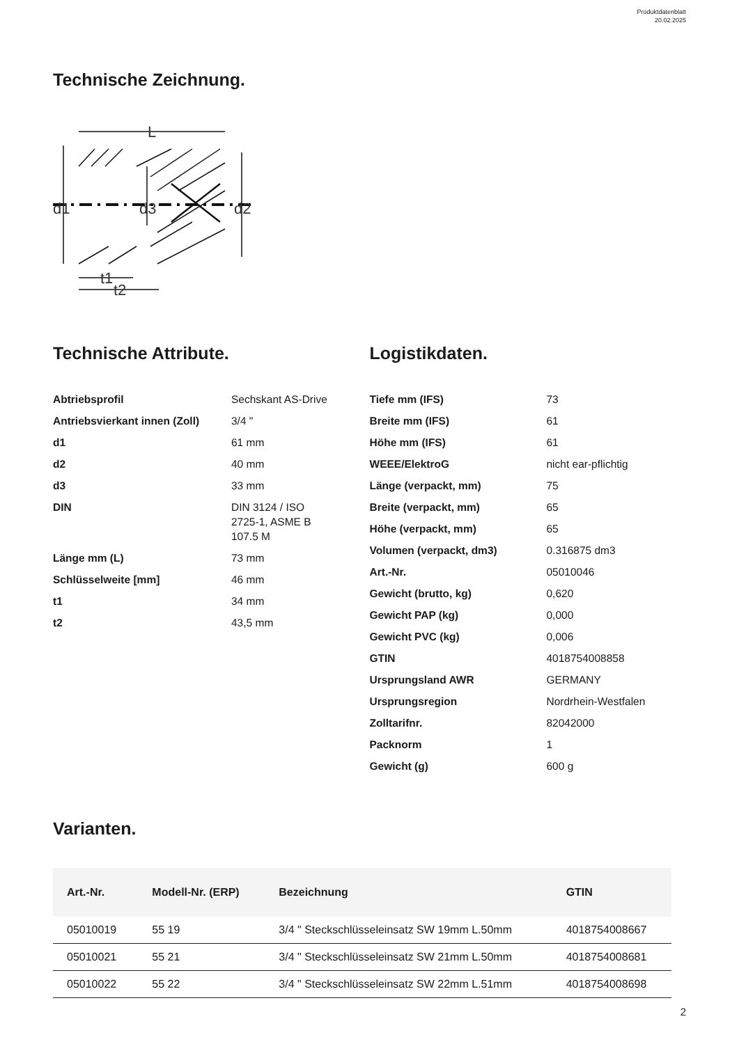Produktdatenblatt
20.02.2025
Technische Zeichnung.
L
d1
d3
d2
t1
t2
Technische Attribute.
| Abtriebsprofil | Sechskant AS-Drive |
| Antriebsvierkant innen (Zoll) | 3/4 " |
| d1 | 61 mm |
| d2 | 40 mm |
| d3 | 33 mm |
| DIN | DIN 3124 / ISO 2725-1, ASME B 107.5 M |
| Länge mm (L) | 73 mm |
| Schlüsselweite [mm] | 46 mm |
| t1 | 34 mm |
| t2 | 43,5 mm |
Logistikdaten.
| Tiefe mm (IFS) | 73 |
| Breite mm (IFS) | 61 |
| Höhe mm (IFS) | 61 |
| WEEE/ElektroG | nicht ear-pflichtig |
| Länge (verpackt, mm) | 75 |
| Breite (verpackt, mm) | 65 |
| Höhe (verpackt, mm) | 65 |
| Volumen (verpackt, dm3) | 0.316875 dm3 |
| Art.-Nr. | 05010046 |
| Gewicht (brutto, kg) | 0,620 |
| Gewicht PAP (kg) | 0,000 |
| Gewicht PVC (kg) | 0,006 |
| GTIN | 4018754008858 |
| Ursprungsland AWR | GERMANY |
| Ursprungsregion | Nordrhein-Westfalen |
| Zolltarifnr. | 82042000 |
| Packnorm | 1 |
| Gewicht (g) | 600 g |
Varianten.
| Art.-Nr. | Modell-Nr. (ERP) | Bezeichnung | GTIN |
| --- | --- | --- | --- |
| 05010019 | 55 19 | 3/4 " Steckschlüsseleinsatz SW 19mm L.50mm | 4018754008667 |
| 05010021 | 55 21 | 3/4 " Steckschlüsseleinsatz SW 21mm L.50mm | 4018754008681 |
| 05010022 | 55 22 | 3/4 " Steckschlüsseleinsatz SW 22mm L.51mm | 4018754008698 |
2